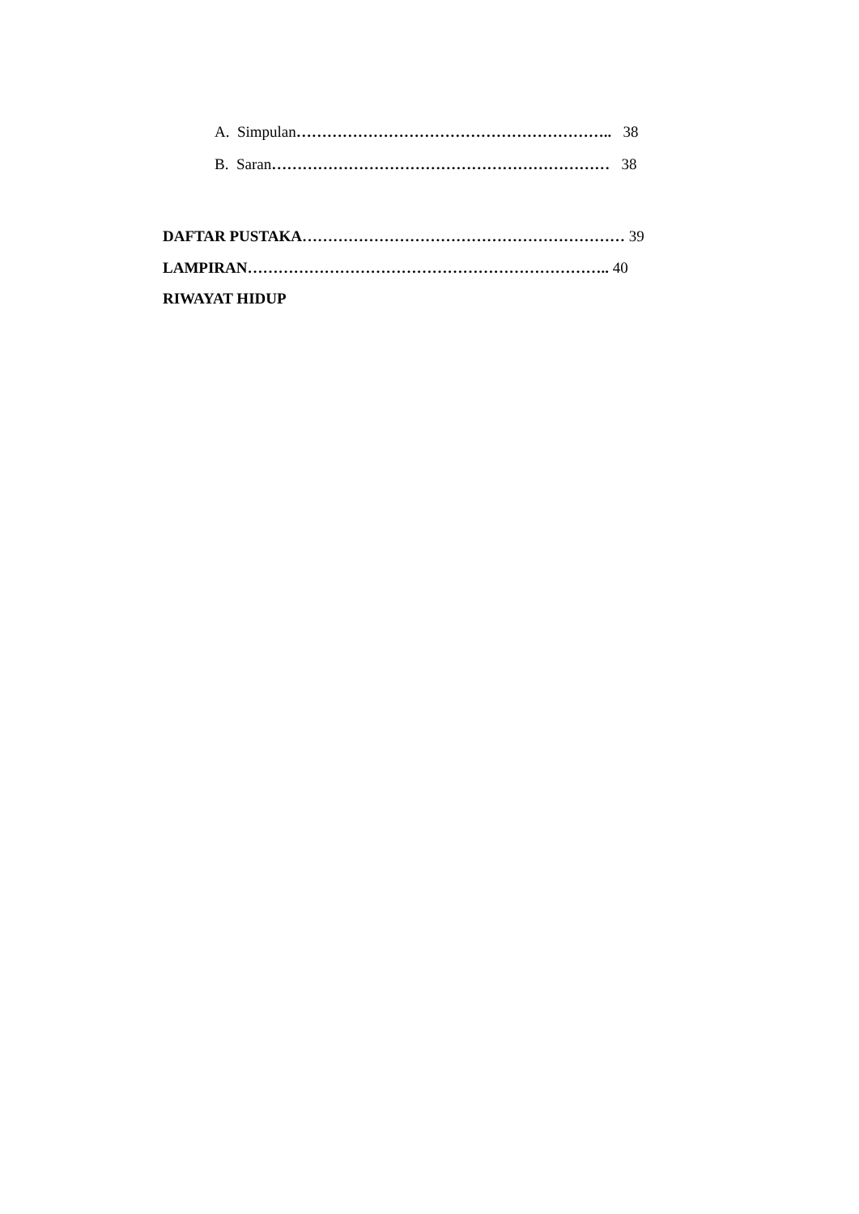A. Simpulan…………………………………………………….. 38
B. Saran………………………………………………………… 38
DAFTAR PUSTAKA……………………………………………………… 39
LAMPIRAN…………………………………………………………….. 40
RIWAYAT HIDUP